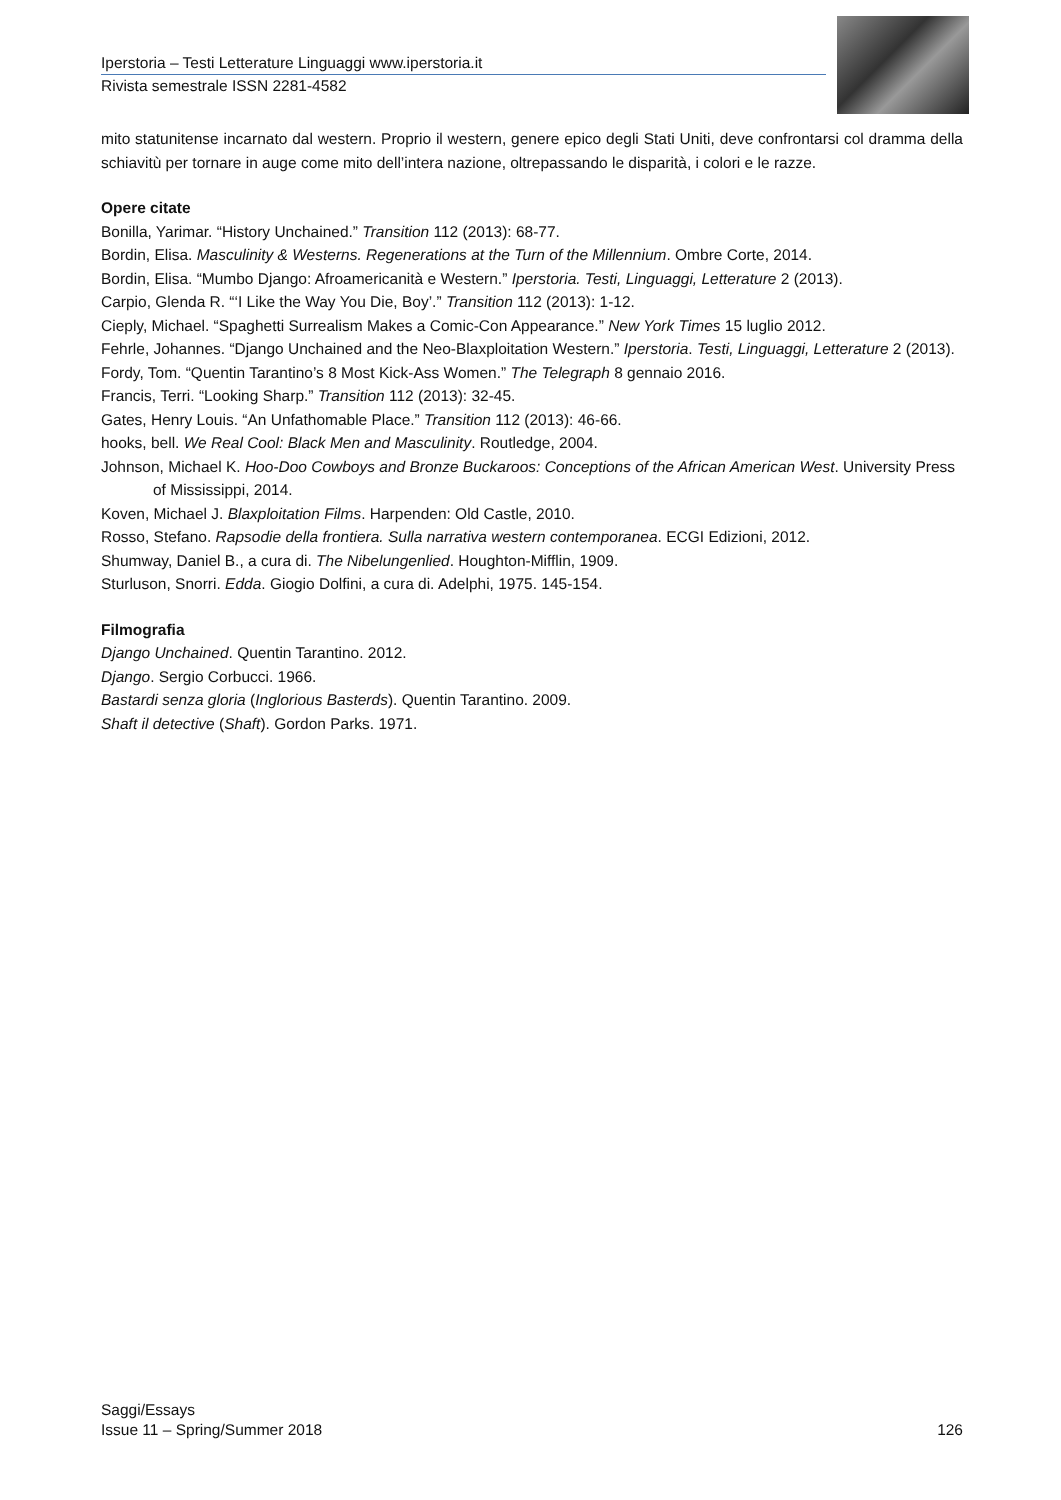Iperstoria – Testi Letterature Linguaggi www.iperstoria.it
Rivista semestrale ISSN 2281-4582
mito statunitense incarnato dal western. Proprio il western, genere epico degli Stati Uniti, deve confrontarsi col dramma della schiavitù per tornare in auge come mito dell’intera nazione, oltrepassando le disparità, i colori e le razze.
Opere citate
Bonilla, Yarimar. “History Unchained.” Transition 112 (2013): 68-77.
Bordin, Elisa. Masculinity & Westerns. Regenerations at the Turn of the Millennium. Ombre Corte, 2014.
Bordin, Elisa. “Mumbo Django: Afroamericanità e Western.” Iperstoria. Testi, Linguaggi, Letterature 2 (2013).
Carpio, Glenda R. “‘I Like the Way You Die, Boy’.” Transition 112 (2013): 1-12.
Cieply, Michael. “Spaghetti Surrealism Makes a Comic-Con Appearance.” New York Times 15 luglio 2012.
Fehrle, Johannes. “Django Unchained and the Neo-Blaxploitation Western.” Iperstoria. Testi, Linguaggi, Letterature 2 (2013).
Fordy, Tom. “Quentin Tarantino’s 8 Most Kick-Ass Women.” The Telegraph 8 gennaio 2016.
Francis, Terri. “Looking Sharp.” Transition 112 (2013): 32-45.
Gates, Henry Louis. “An Unfathomable Place.” Transition 112 (2013): 46-66.
hooks, bell. We Real Cool: Black Men and Masculinity. Routledge, 2004.
Johnson, Michael K. Hoo-Doo Cowboys and Bronze Buckaroos: Conceptions of the African American West. University Press of Mississippi, 2014.
Koven, Michael J. Blaxploitation Films. Harpenden: Old Castle, 2010.
Rosso, Stefano. Rapsodie della frontiera. Sulla narrativa western contemporanea. ECGI Edizioni, 2012.
Shumway, Daniel B., a cura di. The Nibelungenlied. Houghton-Mifflin, 1909.
Sturluson, Snorri. Edda. Giogio Dolfini, a cura di. Adelphi, 1975. 145-154.
Filmografia
Django Unchained. Quentin Tarantino. 2012.
Django. Sergio Corbucci. 1966.
Bastardi senza gloria (Inglorious Basterds). Quentin Tarantino. 2009.
Shaft il detective (Shaft). Gordon Parks. 1971.
Saggi/Essays
Issue 11 – Spring/Summer 2018 126